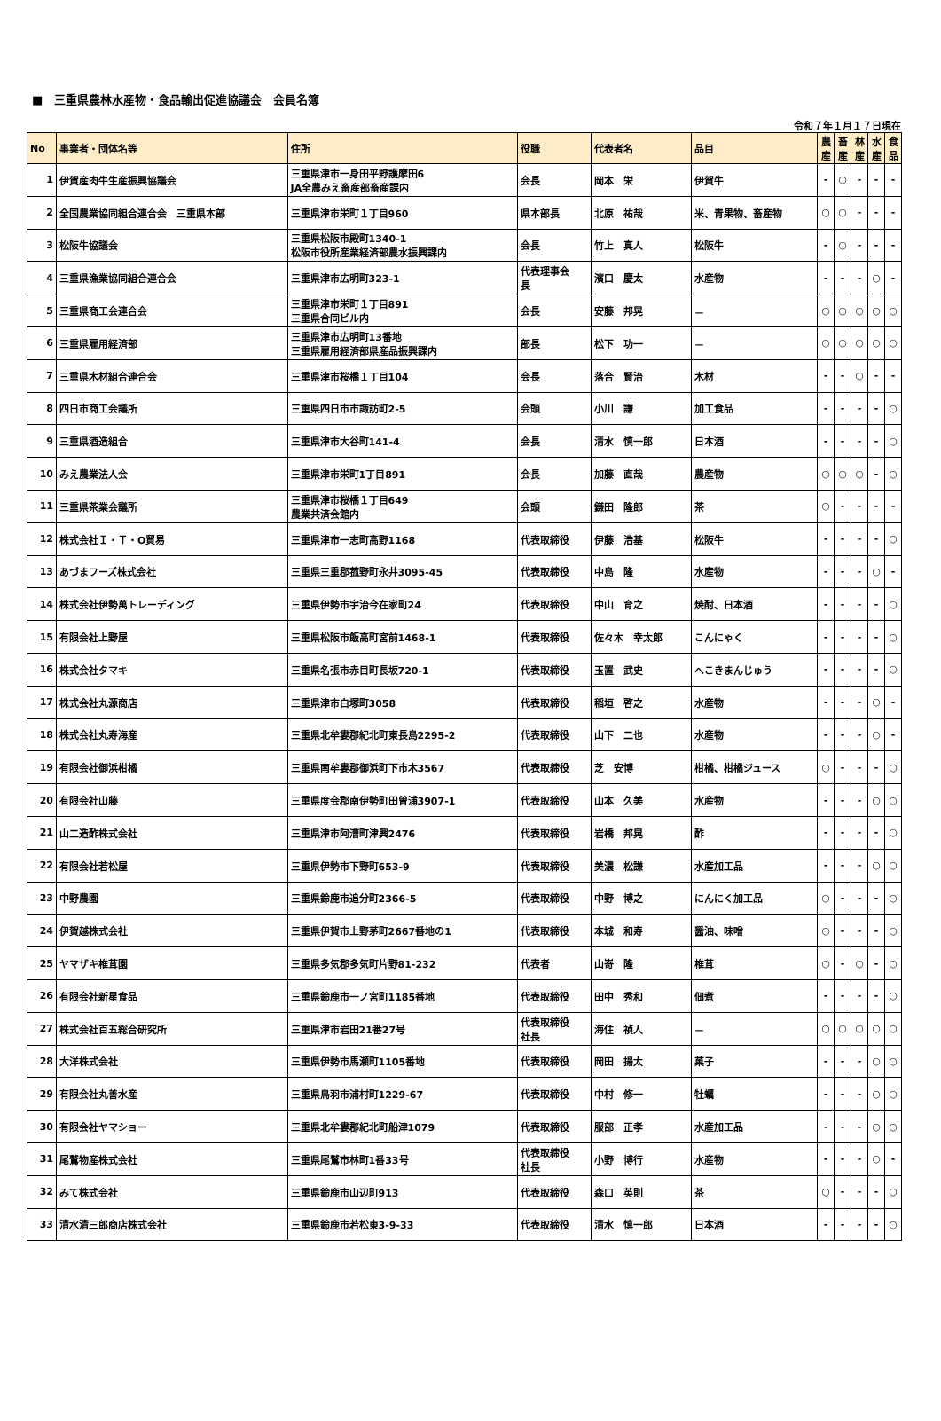■　三重県農林水産物・食品輸出促進協議会　会員名簿
令和７年１月１７日現在
| No | 事業者・団体名等 | 住所 | 役職 | 代表者名 | 品目 | 農 産 | 畜 産 | 林 産 | 水 産 | 食 品 |
| --- | --- | --- | --- | --- | --- | --- | --- | --- | --- | --- |
| 1 | 伊賀産肉牛生産振興協議会 | 三重県津市一身田平野護摩田6 JA全農みえ畜産部畜産課内 | 会長 | 岡本 栄 | 伊賀牛 | - | ○ | - | - | - |
| 2 | 全国農業協同組合連合会 三重県本部 | 三重県津市栄町１丁目960 | 県本部長 | 北原 祐哉 | 米、青果物、畜産物 | ○ | ○ | - | - | - |
| 3 | 松阪牛協議会 | 三重県松阪市殿町1340-1 松阪市役所産業経済部農水振興課内 | 会長 | 竹上 真人 | 松阪牛 | - | ○ | - | - | - |
| 4 | 三重県漁業協同組合連合会 | 三重県津市広明町323-1 | 代表理事会 長 | 濱口 慶太 | 水産物 | - | - | - | ○ | - |
| 5 | 三重県商工会連合会 | 三重県津市栄町１丁目891 三重県合同ビル内 | 会長 | 安藤 邦晃 | － | ○ | ○ | ○ | ○ | ○ |
| 6 | 三重県雇用経済部 | 三重県津市広明町13番地 三重県雇用経済部県産品振興課内 | 部長 | 松下 功一 | － | ○ | ○ | ○ | ○ | ○ |
| 7 | 三重県木材組合連合会 | 三重県津市桜橋１丁目104 | 会長 | 落合 賢治 | 木材 | - | - | ○ | - | - |
| 8 | 四日市商工会議所 | 三重県四日市市諏訪町2-5 | 会頭 | 小川 謙 | 加工食品 | - | - | - | - | ○ |
| 9 | 三重県酒造組合 | 三重県津市大谷町141-4 | 会長 | 清水 慎一郎 | 日本酒 | - | - | - | - | ○ |
| 10 | みえ農業法人会 | 三重県津市栄町1丁目891 | 会長 | 加藤 直哉 | 農産物 | ○ | ○ | ○ | - | ○ |
| 11 | 三重県茶業会議所 | 三重県津市桜橋１丁目649 農業共済会館内 | 会頭 | 鎌田 隆郎 | 茶 | ○ | - | - | - | - |
| 12 | 株式会社Ｉ・Ｔ・O貿易 | 三重県津市一志町高野1168 | 代表取締役 | 伊藤 浩基 | 松阪牛 | - | - | - | - | ○ |
| 13 | あづまフーズ株式会社 | 三重県三重郡菰野町永井3095-45 | 代表取締役 | 中島 隆 | 水産物 | - | - | - | ○ | - |
| 14 | 株式会社伊勢萬トレーディング | 三重県伊勢市宇治今在家町24 | 代表取締役 | 中山 育之 | 焼酎、日本酒 | - | - | - | - | ○ |
| 15 | 有限会社上野屋 | 三重県松阪市飯高町宮前1468-1 | 代表取締役 | 佐々木 幸太郎 | こんにゃく | - | - | - | - | ○ |
| 16 | 株式会社タマキ | 三重県名張市赤目町長坂720-1 | 代表取締役 | 玉置 武史 | へこきまんじゅう | - | - | - | - | ○ |
| 17 | 株式会社丸源商店 | 三重県津市白塚町3058 | 代表取締役 | 稲垣 啓之 | 水産物 | - | - | - | ○ | - |
| 18 | 株式会社丸寿海産 | 三重県北牟婁郡紀北町東長島2295-2 | 代表取締役 | 山下 二也 | 水産物 | - | - | - | ○ | - |
| 19 | 有限会社御浜柑橘 | 三重県南牟婁郡御浜町下市木3567 | 代表取締役 | 芝 安博 | 柑橘、柑橘ジュース | ○ | - | - | - | ○ |
| 20 | 有限会社山藤 | 三重県度会郡南伊勢町田曽浦3907-1 | 代表取締役 | 山本 久美 | 水産物 | - | - | - | ○ | ○ |
| 21 | 山二造酢株式会社 | 三重県津市阿漕町津興2476 | 代表取締役 | 岩橋 邦晃 | 酢 | - | - | - | - | ○ |
| 22 | 有限会社若松屋 | 三重県伊勢市下野町653-9 | 代表取締役 | 美濃 松謙 | 水産加工品 | - | - | - | ○ | ○ |
| 23 | 中野農園 | 三重県鈴鹿市追分町2366-5 | 代表取締役 | 中野 博之 | にんにく加工品 | ○ | - | - | - | ○ |
| 24 | 伊賀越株式会社 | 三重県伊賀市上野茅町2667番地の1 | 代表取締役 | 本城 和寿 | 醤油、味噌 | ○ | - | - | - | ○ |
| 25 | ヤマザキ椎茸園 | 三重県多気郡多気町片野81-232 | 代表者 | 山嵜 隆 | 椎茸 | ○ | - | ○ | - | ○ |
| 26 | 有限会社新星食品 | 三重県鈴鹿市一ノ宮町1185番地 | 代表取締役 | 田中 秀和 | 佃煮 | - | - | - | - | ○ |
| 27 | 株式会社百五総合研究所 | 三重県津市岩田21番27号 | 代表取締役 社長 | 海住 禎人 | － | ○ | ○ | ○ | ○ | ○ |
| 28 | 大洋株式会社 | 三重県伊勢市馬瀬町1105番地 | 代表取締役 | 岡田 揚太 | 菓子 | - | - | - | ○ | ○ |
| 29 | 有限会社丸善水産 | 三重県鳥羽市浦村町1229-67 | 代表取締役 | 中村 修一 | 牡蠣 | - | - | - | ○ | ○ |
| 30 | 有限会社ヤマショー | 三重県北牟婁郡紀北町船津1079 | 代表取締役 | 服部 正孝 | 水産加工品 | - | - | - | ○ | ○ |
| 31 | 尾鷲物産株式会社 | 三重県尾鷲市林町1番33号 | 代表取締役 社長 | 小野 博行 | 水産物 | - | - | - | ○ | - |
| 32 | みて株式会社 | 三重県鈴鹿市山辺町913 | 代表取締役 | 森口 英則 | 茶 | ○ | - | - | - | ○ |
| 33 | 清水清三郎商店株式会社 | 三重県鈴鹿市若松東3-9-33 | 代表取締役 | 清水 慎一郎 | 日本酒 | - | - | - | - | ○ |